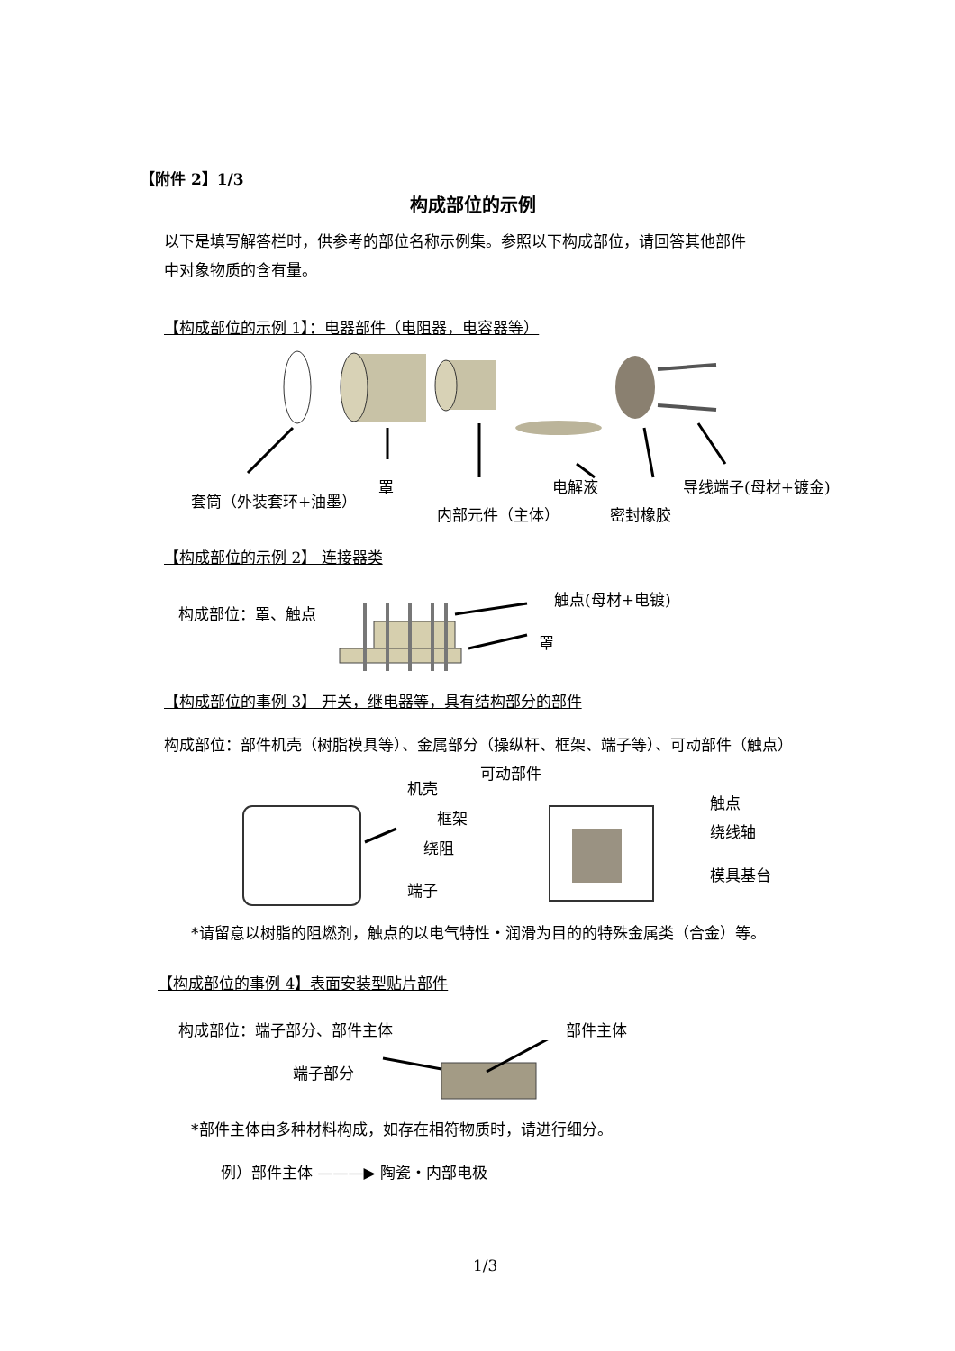【附件 2】1/3
构成部位的示例
以下是填写解答栏时，供参考的部位名称示例集。参照以下构成部位，请回答其他部件
中对象物质的含有量。
【构成部位的示例 1】：电器部件（电阻器，电容器等）
套筒（外装套环+油墨）
罩
内部元件（主体）
电解液
密封橡胶
导线端子(母材+镀金)
【构成部位的示例 2】 连接器类
构成部位：罩、触点
触点(母材+电镀)
罩
【构成部位的事例 3】 开关，继电器等，具有结构部分的部件
构成部位：部件机壳（树脂模具等）、金属部分（操纵杆、框架、端子等）、可动部件（触点）
可动部件
机壳
框架
绕阻
端子
触点
绕线轴
模具基台
*请留意以树脂的阻燃剂，触点的以电气特性・润滑为目的的特殊金属类（合金）等。
【构成部位的事例 4】表面安装型贴片部件
构成部位：端子部分、部件主体 部件主体
端子部分
*部件主体由多种材料构成，如存在相符物质时，请进行细分。
例）部件主体 ———▶ 陶瓷・内部电极
1/3